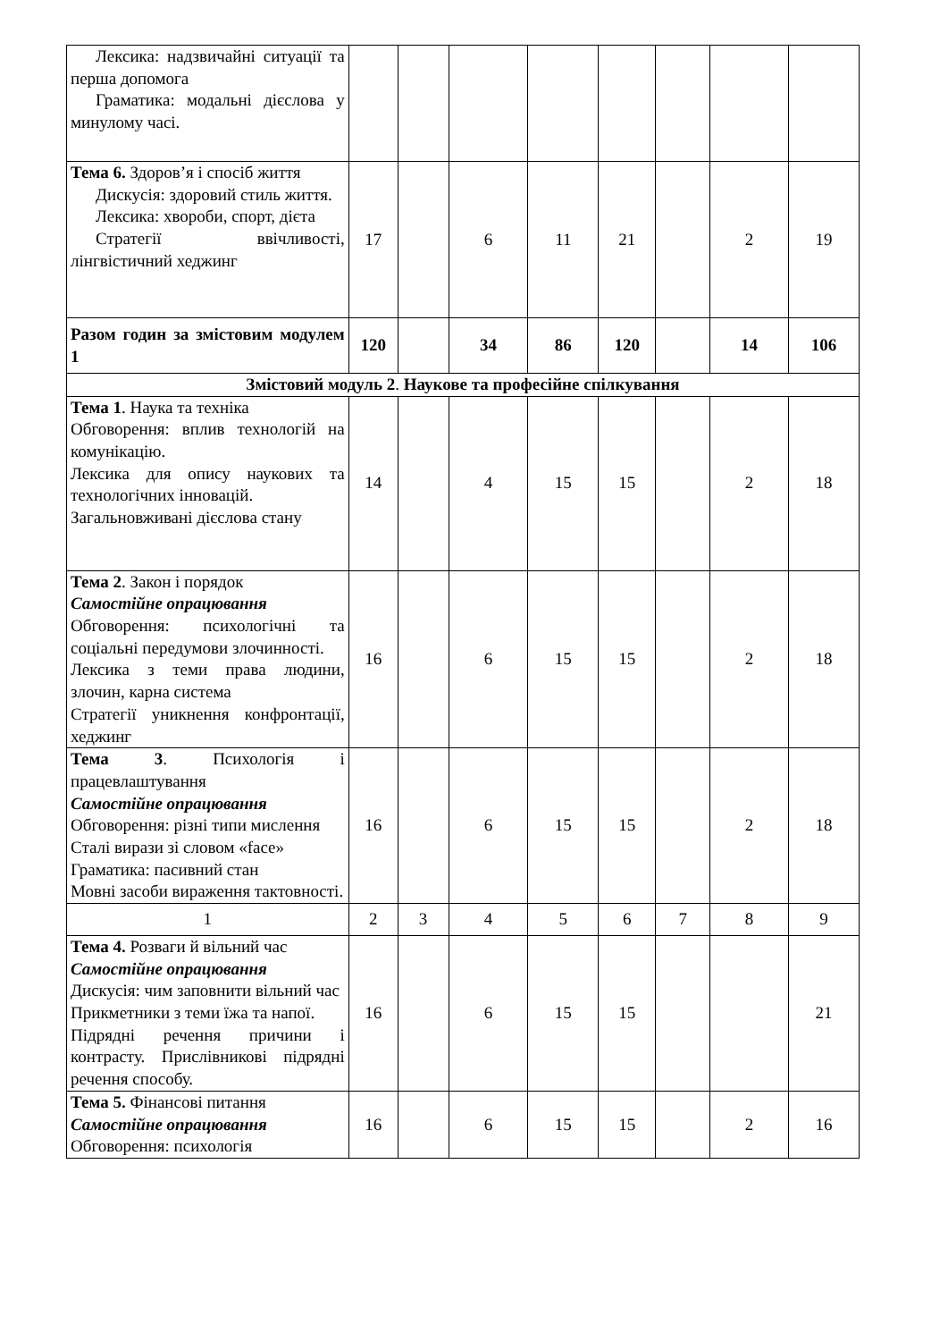| Лексика: надзвичайні ситуації та перша допомога Граматика: модальні дієслова у минулому часі. | | | | | | | | |
| Тема 6. Здоров’я і спосіб життя Дискусія: здоровий стиль життя. Лексика: хвороби, спорт, дієта Стратегії ввічливості, лінгвістичний хеджинг | 17 | | 6 | 11 | 21 | | 2 | 19 |
| Разом годин за змістовим модулем 1 | 120 | | 34 | 86 | 120 | | 14 | 106 |
| Змістовий модуль 2 . Наукове та професійне спілкування | | | | | | | | |
| Тема 1 . Наука та техніка Обговорення: вплив технологій на комунікацію. Лексика для опису наукових та технологічних інновацій. Загальновживані дієслова стану | 14 | | 4 | 15 | 15 | | 2 | 18 |
| Тема 2 . Закон і порядок Самостійне опрацювання Обговорення: психологічні та соціальні передумови злочинності. Лексика з теми права людини, злочин, карна система Стратегії уникнення конфронтації, хеджинг | 16 | | 6 | 15 | 15 | | 2 | 18 |
| Тема 3 . Психологія і працевлаштування Самостійне опрацювання Обговорення: різні типи мислення Сталі вирази зі словом «face» Граматика: пасивний стан Мовні засоби вираження тактовності. | 16 | | 6 | 15 | 15 | | 2 | 18 |
| 1 | 2 | 3 | 4 | 5 | 6 | 7 | 8 | 9 |
| Тема 4. Розваги й вільний час Самостійне опрацювання Дискусія: чим заповнити вільний час Прикметники з теми їжа та напої. Підрядні речення причини і контрасту. Прислівникові підрядні речення способу. | 16 | | 6 | 15 | 15 | | | 21 |
| Тема 5. Фінансові питання Самостійне опрацювання Обговорення: психологія | 16 | | 6 | 15 | 15 | | 2 | 16 |